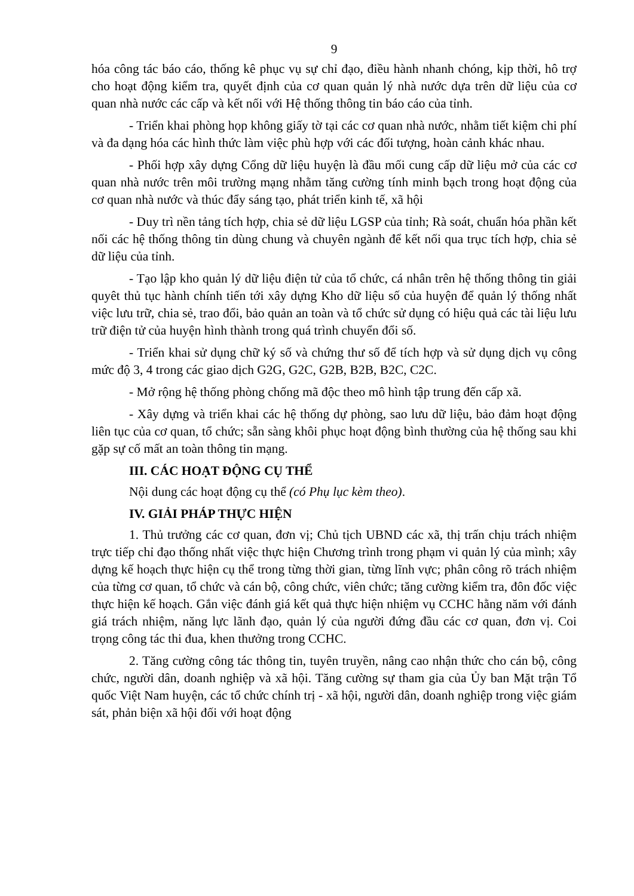9
hóa công tác báo cáo, thống kê phục vụ sự chỉ đạo, điều hành nhanh chóng, kịp thời, hô trợ cho hoạt động kiểm tra, quyết định của cơ quan quản lý nhà nước dựa trên dữ liệu của cơ quan nhà nước các cấp và kết nối với Hệ thống thông tin báo cáo của tỉnh.
- Triển khai phòng họp không giấy tờ tại các cơ quan nhà nước, nhằm tiết kiệm chi phí và đa dạng hóa các hình thức làm việc phù hợp với các đối tượng, hoàn cảnh khác nhau.
- Phối hợp xây dựng Cổng dữ liệu huyện là đầu mối cung cấp dữ liệu mở của các cơ quan nhà nước trên môi trường mạng nhằm tăng cường tính minh bạch trong hoạt động của cơ quan nhà nước và thúc đẩy sáng tạo, phát triển kinh tế, xã hội
- Duy trì nền tảng tích hợp, chia sẻ dữ liệu LGSP của tỉnh; Rà soát, chuẩn hóa phần kết nối các hệ thống thông tin dùng chung và chuyên ngành để kết nối qua trục tích hợp, chia sẻ dữ liệu của tỉnh.
- Tạo lập kho quản lý dữ liệu điện tử của tổ chức, cá nhân trên hệ thống thông tin giải quyêt thủ tục hành chính tiến tới xây dựng Kho dữ liệu số của huyện để quản lý thống nhất việc lưu trữ, chia sẻ, trao đổi, bảo quản an toàn và tổ chức sử dụng có hiệu quả các tài liệu lưu trữ điện tử của huyện hình thành trong quá trình chuyển đổi số.
- Triển khai sử dụng chữ ký số và chứng thư số để tích hợp và sử dụng dịch vụ công mức độ 3, 4 trong các giao dịch G2G, G2C, G2B, B2B, B2C, C2C.
- Mở rộng hệ thống phòng chống mã độc theo mô hình tập trung đến cấp xã.
- Xây dựng và triển khai các hệ thống dự phòng, sao lưu dữ liệu, bảo đảm hoạt động liên tục của cơ quan, tổ chức; sẵn sàng khôi phục hoạt động bình thường của hệ thống sau khi gặp sự cố mất an toàn thông tin mạng.
III. CÁC HOẠT ĐỘNG CỤ THỂ
Nội dung các hoạt động cụ thể (có Phụ lục kèm theo).
IV. GIẢI PHÁP THỰC HIỆN
1. Thủ trưởng các cơ quan, đơn vị; Chủ tịch UBND các xã, thị trấn chịu trách nhiệm trực tiếp chỉ đạo thống nhất việc thực hiện Chương trình trong phạm vi quản lý của mình; xây dựng kế hoạch thực hiện cụ thể trong từng thời gian, từng lĩnh vực; phân công rõ trách nhiệm của từng cơ quan, tổ chức và cán bộ, công chức, viên chức; tăng cường kiểm tra, đôn đốc việc thực hiện kế hoạch. Gắn việc đánh giá kết quả thực hiện nhiệm vụ CCHC hằng năm với đánh giá trách nhiệm, năng lực lãnh đạo, quản lý của người đứng đầu các cơ quan, đơn vị. Coi trọng công tác thi đua, khen thưởng trong CCHC.
2. Tăng cường công tác thông tin, tuyên truyền, nâng cao nhận thức cho cán bộ, công chức, người dân, doanh nghiệp và xã hội. Tăng cường sự tham gia của Ủy ban Mặt trận Tổ quốc Việt Nam huyện, các tổ chức chính trị - xã hội, người dân, doanh nghiệp trong việc giám sát, phản biện xã hội đối với hoạt động